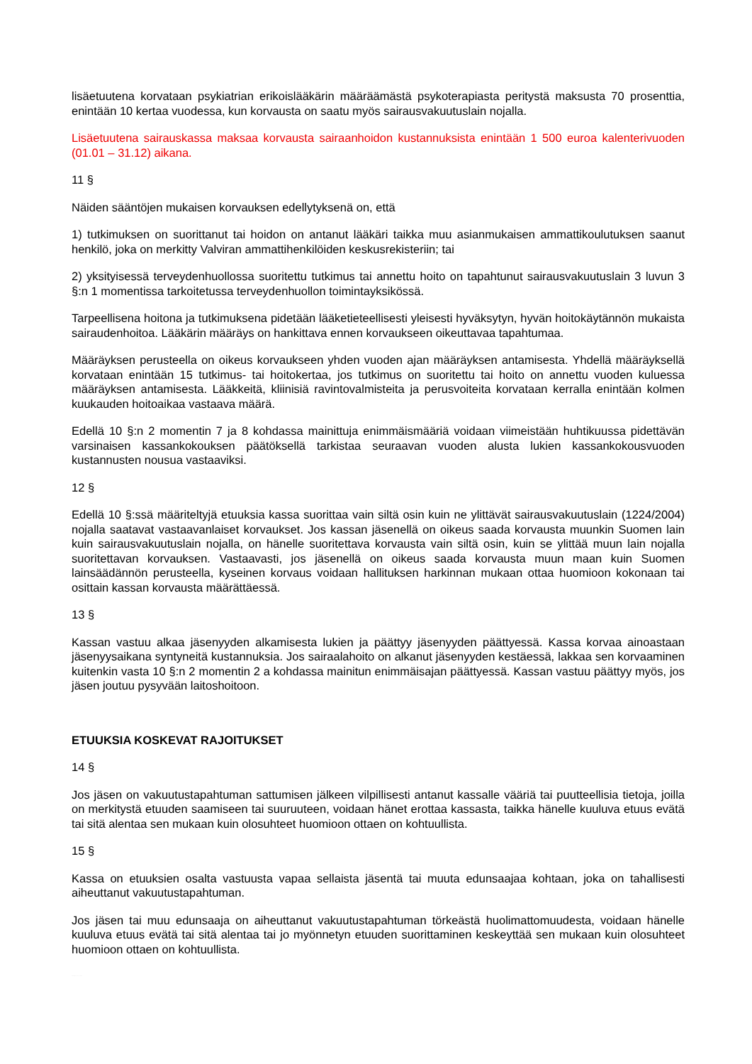lisäetuutena korvataan psykiatrian erikoislääkärin määräämästä psykoterapiasta peritystä maksusta 70 prosenttia, enintään 10 kertaa vuodessa, kun korvausta on saatu myös sairausvakuutuslain nojalla.
Lisäetuutena sairauskassa maksaa korvausta sairaanhoidon kustannuksista enintään 1 500 euroa kalenterivuoden (01.01 – 31.12) aikana.
11 §
Näiden sääntöjen mukaisen korvauksen edellytyksenä on, että
1) tutkimuksen on suorittanut tai hoidon on antanut lääkäri taikka muu asianmukaisen ammattikoulutuksen saanut henkilö, joka on merkitty Valviran ammattihenkilöiden keskusrekisteriin; tai
2) yksityisessä terveydenhuollossa suoritettu tutkimus tai annettu hoito on tapahtunut sairausvakuutuslain 3 luvun 3 §:n 1 momentissa tarkoitetussa terveydenhuollon toimintayksikössä.
Tarpeellisena hoitona ja tutkimuksena pidetään lääketieteellisesti yleisesti hyväksytyn, hyvän hoitokäytännön mukaista sairaudenhoitoa. Lääkärin määräys on hankittava ennen korvaukseen oikeuttavaa tapahtumaa.
Määräyksen perusteella on oikeus korvaukseen yhden vuoden ajan määräyksen antamisesta. Yhdellä määräyksellä korvataan enintään 15 tutkimus- tai hoitokertaa, jos tutkimus on suoritettu tai hoito on annettu vuoden kuluessa määräyksen antamisesta. Lääkkeitä, kliinisiä ravintovalmisteita ja perusvoiteita korvataan kerralla enintään kolmen kuukauden hoitoaikaa vastaava määrä.
Edellä 10 §:n 2 momentin 7 ja 8 kohdassa mainittuja enimmäismääriä voidaan viimeistään huhtikuussa pidettävän varsinaisen kassankokouksen päätöksellä tarkistaa seuraavan vuoden alusta lukien kassankokousvuoden kustannusten nousua vastaaviksi.
12 §
Edellä 10 §:ssä määriteltyjä etuuksia kassa suorittaa vain siltä osin kuin ne ylittävät sairausvakuutuslain (1224/2004) nojalla saatavat vastaavanlaiset korvaukset. Jos kassan jäsenellä on oikeus saada korvausta muunkin Suomen lain kuin sairausvakuutuslain nojalla, on hänelle suoritettava korvausta vain siltä osin, kuin se ylittää muun lain nojalla suoritettavan korvauksen. Vastaavasti, jos jäsenellä on oikeus saada korvausta muun maan kuin Suomen lainsäädännön perusteella, kyseinen korvaus voidaan hallituksen harkinnan mukaan ottaa huomioon kokonaan tai osittain kassan korvausta määrättäessä.
13 §
Kassan vastuu alkaa jäsenyyden alkamisesta lukien ja päättyy jäsenyyden päättyessä. Kassa korvaa ainoastaan jäsenyysaikana syntyneitä kustannuksia. Jos sairaalahoito on alkanut jäsenyyden kestäessä, lakkaa sen korvaaminen kuitenkin vasta 10 §:n 2 momentin 2 a kohdassa mainitun enimmäisajan päättyessä. Kassan vastuu päättyy myös, jos jäsen joutuu pysyvään laitoshoitoon.
ETUUKSIA KOSKEVAT RAJOITUKSET
14 §
Jos jäsen on vakuutustapahtuman sattumisen jälkeen vilpillisesti antanut kassalle vääriä tai puutteellisia tietoja, joilla on merkitystä etuuden saamiseen tai suuruuteen, voidaan hänet erottaa kassasta, taikka hänelle kuuluva etuus evätä tai sitä alentaa sen mukaan kuin olosuhteet huomioon ottaen on kohtuullista.
15 §
Kassa on etuuksien osalta vastuusta vapaa sellaista jäsentä tai muuta edunsaajaa kohtaan, joka on tahallisesti aiheuttanut vakuutustapahtuman.
Jos jäsen tai muu edunsaaja on aiheuttanut vakuutustapahtuman törkeästä huolimattomuudesta, voidaan hänelle kuuluva etuus evätä tai sitä alentaa tai jo myönnetyn etuuden suorittaminen keskeyttää sen mukaan kuin olosuhteet huomioon ottaen on kohtuullista.
VOIMASSA 01.01.2017 ALKAEN